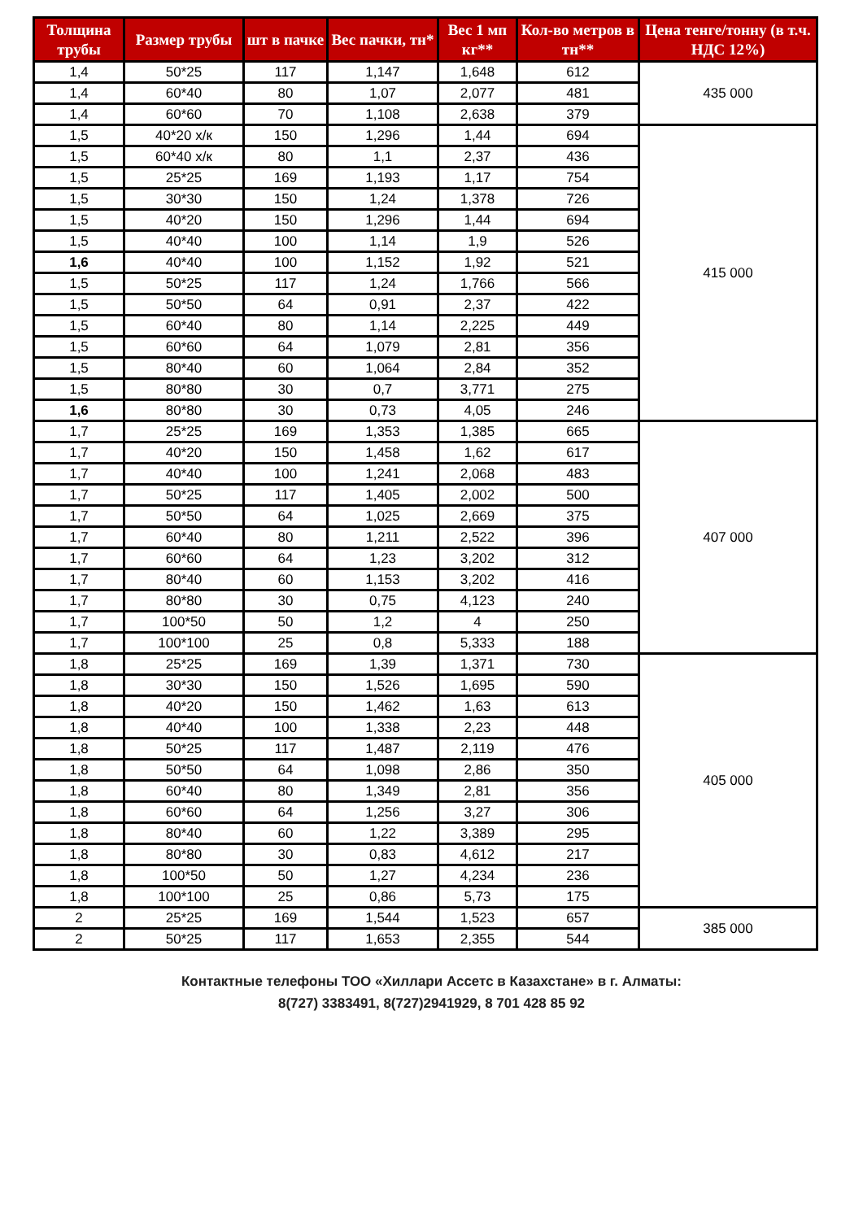| Толщина трубы | Размер трубы | шт в пачке | Вес пачки, тн* | Вес 1 мп кг** | Кол-во метров в тн** | Цена тенге/тонну (в т.ч. НДС 12%) |
| --- | --- | --- | --- | --- | --- | --- |
| 1,4 | 50*25 | 117 | 1,147 | 1,648 | 612 | 435 000 |
| 1,4 | 60*40 | 80 | 1,07 | 2,077 | 481 | |
| 1,4 | 60*60 | 70 | 1,108 | 2,638 | 379 | |
| 1,5 | 40*20 х/к | 150 | 1,296 | 1,44 | 694 | 415 000 |
| 1,5 | 60*40 х/к | 80 | 1,1 | 2,37 | 436 | |
| 1,5 | 25*25 | 169 | 1,193 | 1,17 | 754 | |
| 1,5 | 30*30 | 150 | 1,24 | 1,378 | 726 | |
| 1,5 | 40*20 | 150 | 1,296 | 1,44 | 694 | |
| 1,5 | 40*40 | 100 | 1,14 | 1,9 | 526 | |
| 1,6 | 40*40 | 100 | 1,152 | 1,92 | 521 | |
| 1,5 | 50*25 | 117 | 1,24 | 1,766 | 566 | |
| 1,5 | 50*50 | 64 | 0,91 | 2,37 | 422 | |
| 1,5 | 60*40 | 80 | 1,14 | 2,225 | 449 | |
| 1,5 | 60*60 | 64 | 1,079 | 2,81 | 356 | |
| 1,5 | 80*40 | 60 | 1,064 | 2,84 | 352 | |
| 1,5 | 80*80 | 30 | 0,7 | 3,771 | 275 | |
| 1,6 | 80*80 | 30 | 0,73 | 4,05 | 246 | |
| 1,7 | 25*25 | 169 | 1,353 | 1,385 | 665 | 407 000 |
| 1,7 | 40*20 | 150 | 1,458 | 1,62 | 617 | |
| 1,7 | 40*40 | 100 | 1,241 | 2,068 | 483 | |
| 1,7 | 50*25 | 117 | 1,405 | 2,002 | 500 | |
| 1,7 | 50*50 | 64 | 1,025 | 2,669 | 375 | |
| 1,7 | 60*40 | 80 | 1,211 | 2,522 | 396 | |
| 1,7 | 60*60 | 64 | 1,23 | 3,202 | 312 | |
| 1,7 | 80*40 | 60 | 1,153 | 3,202 | 416 | |
| 1,7 | 80*80 | 30 | 0,75 | 4,123 | 240 | |
| 1,7 | 100*50 | 50 | 1,2 | 4 | 250 | |
| 1,7 | 100*100 | 25 | 0,8 | 5,333 | 188 | |
| 1,8 | 25*25 | 169 | 1,39 | 1,371 | 730 | 405 000 |
| 1,8 | 30*30 | 150 | 1,526 | 1,695 | 590 | |
| 1,8 | 40*20 | 150 | 1,462 | 1,63 | 613 | |
| 1,8 | 40*40 | 100 | 1,338 | 2,23 | 448 | |
| 1,8 | 50*25 | 117 | 1,487 | 2,119 | 476 | |
| 1,8 | 50*50 | 64 | 1,098 | 2,86 | 350 | |
| 1,8 | 60*40 | 80 | 1,349 | 2,81 | 356 | |
| 1,8 | 60*60 | 64 | 1,256 | 3,27 | 306 | |
| 1,8 | 80*40 | 60 | 1,22 | 3,389 | 295 | |
| 1,8 | 80*80 | 30 | 0,83 | 4,612 | 217 | |
| 1,8 | 100*50 | 50 | 1,27 | 4,234 | 236 | |
| 1,8 | 100*100 | 25 | 0,86 | 5,73 | 175 | |
| 2 | 25*25 | 169 | 1,544 | 1,523 | 657 | 385 000 |
| 2 | 50*25 | 117 | 1,653 | 2,355 | 544 | |
Контактные телефоны ТОО «Хиллари Ассетс в Казахстане» в г. Алматы:
8(727) 3383491, 8(727)2941929, 8 701 428 85 92